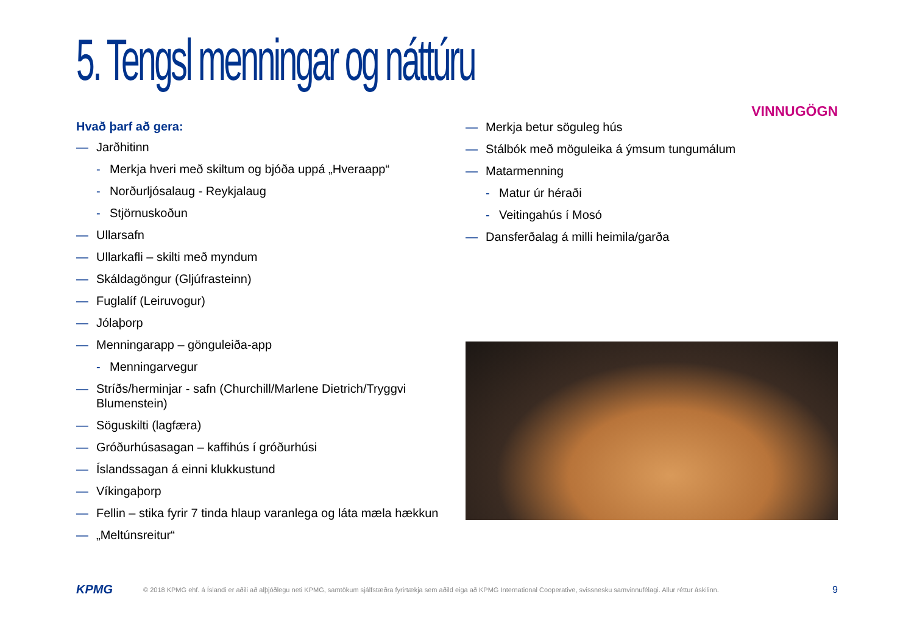5. Tengsl menningar og náttúru
VINNUGÖGN
Hvað þarf að gera:
— Jarðhitinn
- Merkja hveri með skiltum og bjóða uppá „Hveraapp“
- Norðurljósalaug - Reykjalaug
- Stjörnuskoðun
— Ullarsafn
— Ullarkafli – skilti með myndum
— Skáldagöngur (Gljúfrasteinn)
— Fuglalíf (Leiruvogur)
— Jólaþorp
— Menningarapp – gönguleiða-app
- Menningarvegur
— Stríðs/herminjar - safn (Churchill/Marlene Dietrich/Tryggvi Blumenstein)
— Söguskilti (lagfæra)
— Gróðurhúsasagan – kaffihús í gróðurhúsi
— Íslandssagan á einni klukkustund
— Víkingaþorp
— Fellin – stika fyrir 7 tinda hlaup varanlega og láta mæla hækkun
— „Meltúnsreitur“
— Merkja betur söguleg hús
— Stálbók með möguleika á ýmsum tungumálum
— Matarmenning
- Matur úr héraði
- Veitingahús í Mosó
— Dansferðalag á milli heimila/garða
KPMG © 2018 KPMG ehf. á Íslandi er aðili að alþjóðlegu neti KPMG, samtökum sjálfstæðra fyrirtækja sem aðild eiga að KPMG International Cooperative, svissnesku samvinnufélagi. Allur réttur áskilinn. 9